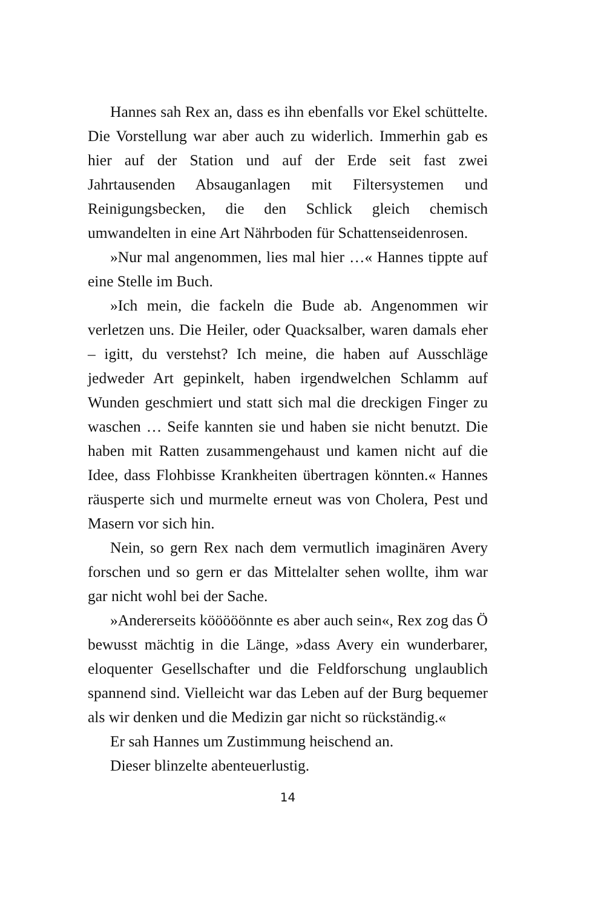Hannes sah Rex an, dass es ihn ebenfalls vor Ekel schüttelte. Die Vorstellung war aber auch zu widerlich. Immerhin gab es hier auf der Station und auf der Erde seit fast zwei Jahrtausenden Absauganlagen mit Filtersystemen und Reinigungsbecken, die den Schlick gleich chemisch umwandelten in eine Art Nährboden für Schattenseidenrosen.
»Nur mal angenommen, lies mal hier …« Hannes tippte auf eine Stelle im Buch.
»Ich mein, die fackeln die Bude ab. Angenommen wir verletzen uns. Die Heiler, oder Quacksalber, waren damals eher – igitt, du verstehst? Ich meine, die haben auf Ausschläge jedweder Art gepinkelt, haben irgendwelchen Schlamm auf Wunden geschmiert und statt sich mal die dreckigen Finger zu waschen … Seife kannten sie und haben sie nicht benutzt. Die haben mit Ratten zusammengehaust und kamen nicht auf die Idee, dass Flohbisse Krankheiten übertragen könnten.« Hannes räusperte sich und murmelte erneut was von Cholera, Pest und Masern vor sich hin.
Nein, so gern Rex nach dem vermutlich imaginären Avery forschen und so gern er das Mittelalter sehen wollte, ihm war gar nicht wohl bei der Sache.
»Andererseits kööööönnte es aber auch sein«, Rex zog das Ö bewusst mächtig in die Länge, »dass Avery ein wunderbarer, eloquenter Gesellschafter und die Feldforschung unglaublich spannend sind. Vielleicht war das Leben auf der Burg bequemer als wir denken und die Medizin gar nicht so rückständig.«
Er sah Hannes um Zustimmung heischend an.
Dieser blinzelte abenteuerlustig.
14